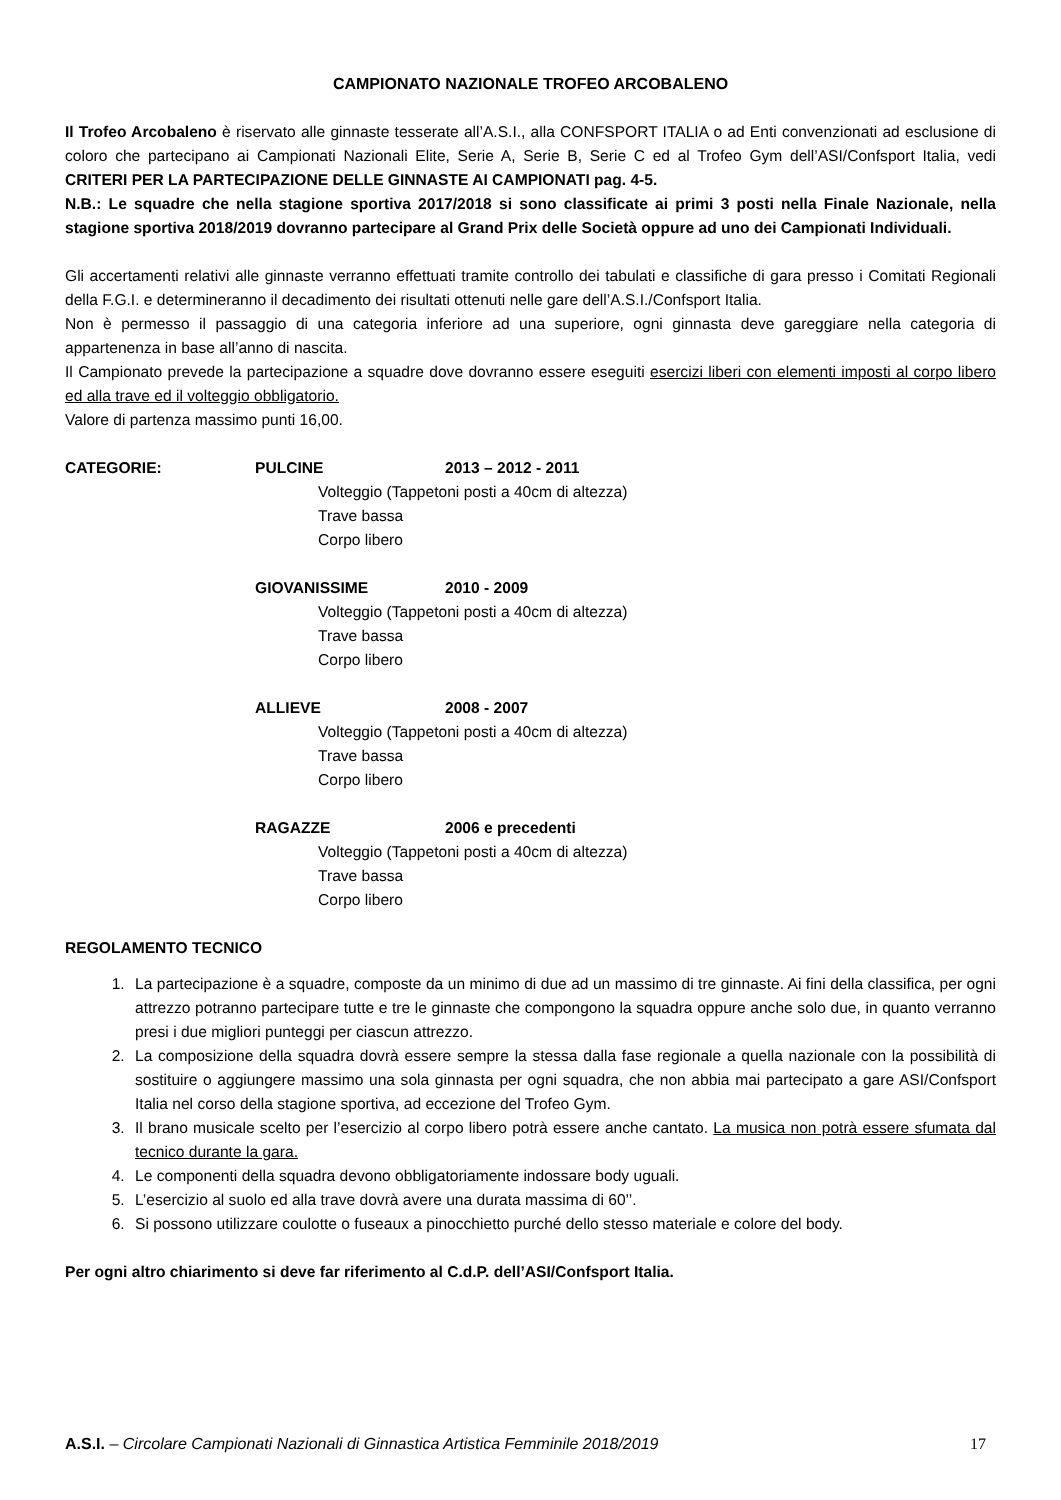CAMPIONATO NAZIONALE TROFEO ARCOBALENO
Il Trofeo Arcobaleno è riservato alle ginnaste tesserate all’A.S.I., alla CONFSPORT ITALIA o ad Enti convenzionati ad esclusione di coloro che partecipano ai Campionati Nazionali Elite, Serie A, Serie B, Serie C ed al Trofeo Gym dell’ASI/Confsport Italia, vedi CRITERI PER LA PARTECIPAZIONE DELLE GINNASTE AI CAMPIONATI pag. 4-5.
N.B.: Le squadre che nella stagione sportiva 2017/2018 si sono classificate ai primi 3 posti nella Finale Nazionale, nella stagione sportiva 2018/2019 dovranno partecipare al Grand Prix delle Società oppure ad uno dei Campionati Individuali.
Gli accertamenti relativi alle ginnaste verranno effettuati tramite controllo dei tabulati e classifiche di gara presso i Comitati Regionali della F.G.I. e determineranno il decadimento dei risultati ottenuti nelle gare dell’A.S.I./Confsport Italia.
Non è permesso il passaggio di una categoria inferiore ad una superiore, ogni ginnasta deve gareggiare nella categoria di appartenenza in base all’anno di nascita.
Il Campionato prevede la partecipazione a squadre dove dovranno essere eseguiti esercizi liberi con elementi imposti al corpo libero ed alla trave ed il volteggio obbligatorio.
Valore di partenza massimo punti 16,00.
CATEGORIE: PULCINE 2013 – 2012 - 2011
Volteggio (Tappetoni posti a 40cm di altezza)
Trave bassa
Corpo libero
GIOVANISSIME 2010 - 2009
Volteggio (Tappetoni posti a 40cm di altezza)
Trave bassa
Corpo libero
ALLIEVE 2008 - 2007
Volteggio (Tappetoni posti a 40cm di altezza)
Trave bassa
Corpo libero
RAGAZZE 2006 e precedenti
Volteggio (Tappetoni posti a 40cm di altezza)
Trave bassa
Corpo libero
REGOLAMENTO TECNICO
1. La partecipazione è a squadre, composte da un minimo di due ad un massimo di tre ginnaste. Ai fini della classifica, per ogni attrezzo potranno partecipare tutte e tre le ginnaste che compongono la squadra oppure anche solo due, in quanto verranno presi i due migliori punteggi per ciascun attrezzo.
2. La composizione della squadra dovrà essere sempre la stessa dalla fase regionale a quella nazionale con la possibilità di sostituire o aggiungere massimo una sola ginnasta per ogni squadra, che non abbia mai partecipato a gare ASI/Confsport Italia nel corso della stagione sportiva, ad eccezione del Trofeo Gym.
3. Il brano musicale scelto per l’esercizio al corpo libero potrà essere anche cantato. La musica non potrà essere sfumata dal tecnico durante la gara.
4. Le componenti della squadra devono obbligatoriamente indossare body uguali.
5. L’esercizio al suolo ed alla trave dovrà avere una durata massima di 60’’.
6. Si possono utilizzare coulotte o fuseaux a pinocchietto purché dello stesso materiale e colore del body.
Per ogni altro chiarimento si deve far riferimento al C.d.P. dell’ASI/Confsport Italia.
A.S.I. – Circolare Campionati Nazionali di Ginnastica Artistica Femminile 2018/2019 17